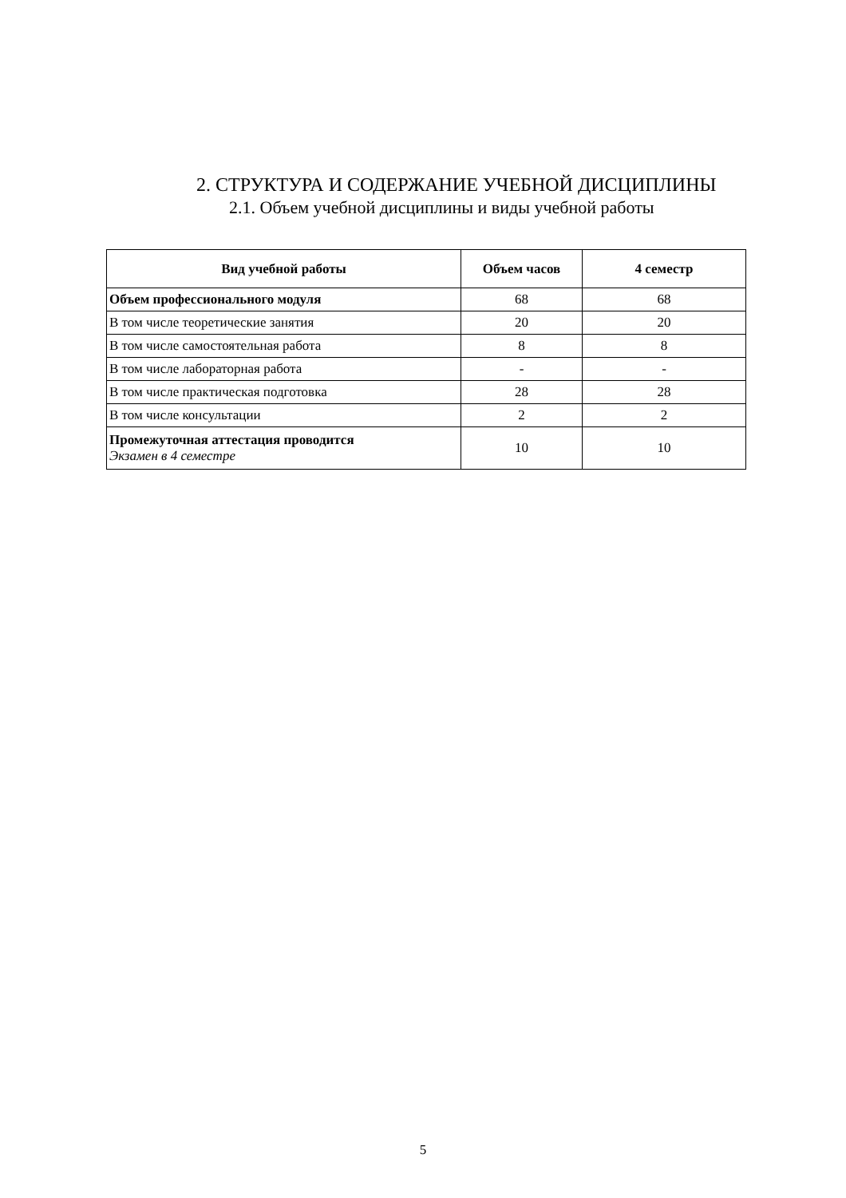2. СТРУКТУРА И СОДЕРЖАНИЕ УЧЕБНОЙ ДИСЦИПЛИНЫ
2.1. Объем учебной дисциплины и виды учебной работы
| Вид учебной работы | Объем часов | 4 семестр |
| --- | --- | --- |
| Объем профессионального модуля | 68 | 68 |
| В том числе теоретические занятия | 20 | 20 |
| В том числе самостоятельная работа | 8 | 8 |
| В том числе лабораторная работа | - | - |
| В том числе практическая подготовка | 28 | 28 |
| В том числе консультации | 2 | 2 |
| Промежуточная аттестация проводится Экзамен в 4 семестре | 10 | 10 |
5